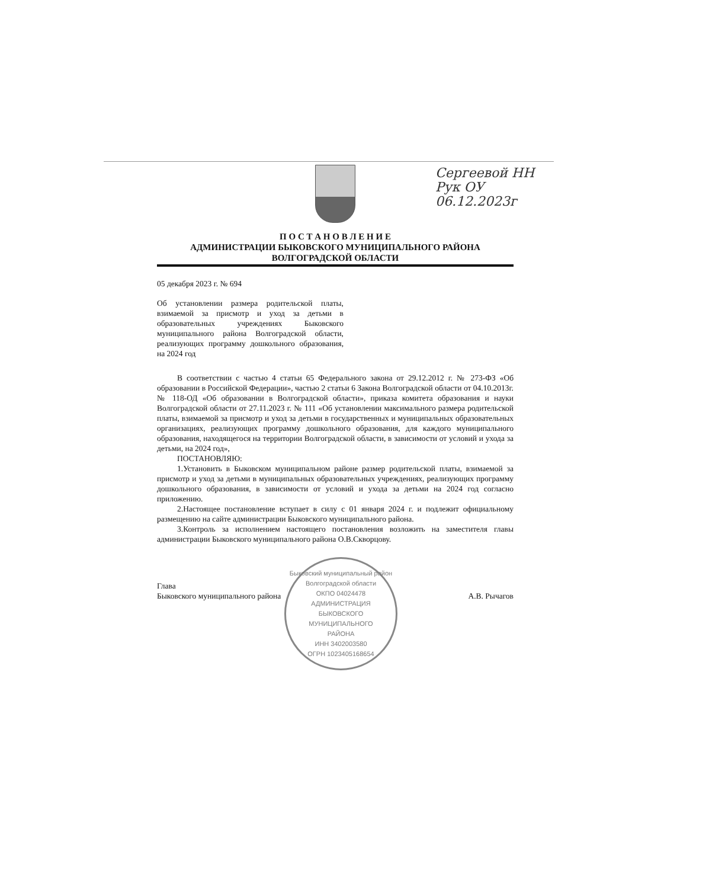Сергеевой НН
Рук ОУ
06.12.2023г
П О С Т А Н О В Л Е Н И Е
АДМИНИСТРАЦИИ БЫКОВСКОГО МУНИЦИПАЛЬНОГО РАЙОНА
ВОЛГОГРАДСКОЙ ОБЛАСТИ
05 декабря 2023 г. № 694
Об установлении размера родительской платы, взимаемой за присмотр и уход за детьми в образовательных учреждениях Быковского муниципального района Волгоградской области, реализующих программу дошкольного образования, на 2024 год
В соответствии с частью 4 статьи 65 Федерального закона от 29.12.2012 г. № 273-ФЗ «Об образовании в Российской Федерации», частью 2 статьи 6 Закона Волгоградской области от 04.10.2013г. № 118-ОД «Об образовании в Волгоградской области», приказа комитета образования и науки Волгоградской области от 27.11.2023 г. № 111 «Об установлении максимального размера родительской платы, взимаемой за присмотр и уход за детьми в государственных и муниципальных образовательных организациях, реализующих программу дошкольного образования, для каждого муниципального образования, находящегося на территории Волгоградской области, в зависимости от условий и ухода за детьми, на 2024 год»,
ПОСТАНОВЛЯЮ:
1.Установить в Быковском муниципальном районе размер родительской платы, взимаемой за присмотр и уход за детьми в муниципальных образовательных учреждениях, реализующих программу дошкольного образования, в зависимости от условий и ухода за детьми на 2024 год согласно приложению.
2.Настоящее постановление вступает в силу с 01 января 2024 г. и подлежит официальному размещению на сайте администрации Быковского муниципального района.
3.Контроль за исполнением настоящего постановления возложить на заместителя главы администрации Быковского муниципального района О.В.Скворцову.
Глава
Быковского муниципального района
А.В. Рычагов
Быковский муниципальный район Волгоградской области
ОКПО 04024478
АДМИНИСТРАЦИЯ
БЫКОВСКОГО
МУНИЦИПАЛЬНОГО
РАЙОНА
ИНН 3402003580
ОГРН 1023405168654